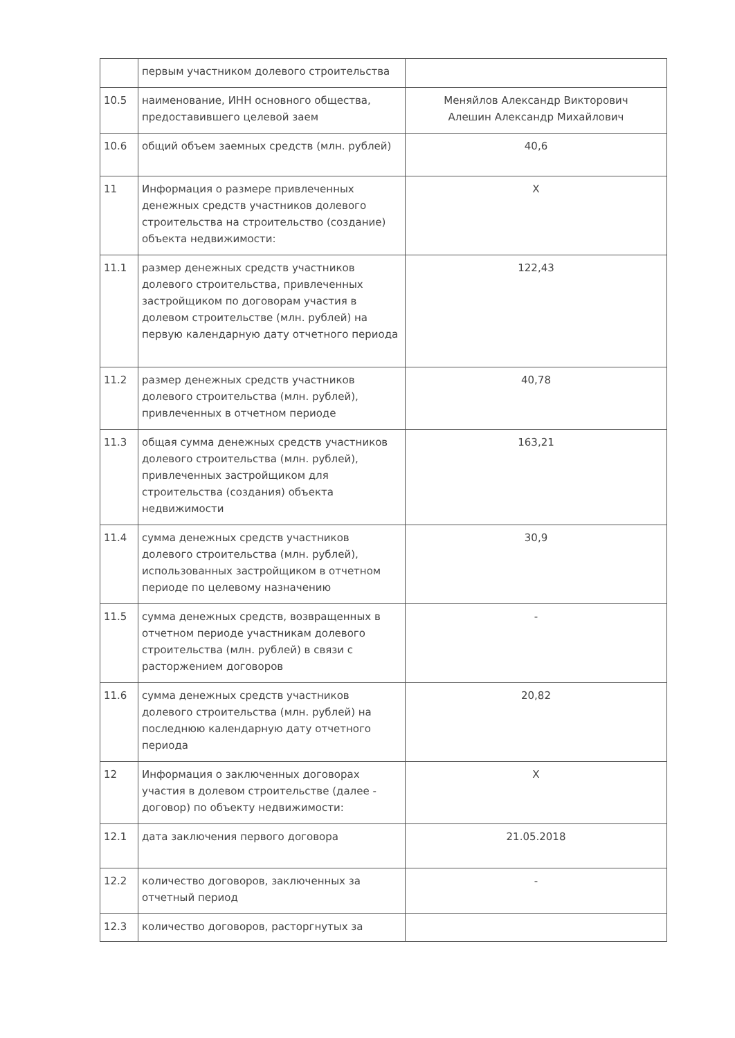| | первым участником долевого строительства | |
| 10.5 | наименование, ИНН основного общества, предоставившего целевой заем | Меняйлов Александр Викторович Алешин Александр Михайлович |
| 10.6 | общий объем заемных средств (млн. рублей) | 40,6 |
| 11 | Информация о размере привлеченных денежных средств участников долевого строительства на строительство (создание) объекта недвижимости: | Х |
| 11.1 | размер денежных средств участников долевого строительства, привлеченных застройщиком по договорам участия в долевом строительстве (млн. рублей) на первую календарную дату отчетного периода | 122,43 |
| 11.2 | размер денежных средств участников долевого строительства (млн. рублей), привлеченных в отчетном периоде | 40,78 |
| 11.3 | общая сумма денежных средств участников долевого строительства (млн. рублей), привлеченных застройщиком для строительства (создания) объекта недвижимости | 163,21 |
| 11.4 | сумма денежных средств участников долевого строительства (млн. рублей), использованных застройщиком в отчетном периоде по целевому назначению | 30,9 |
| 11.5 | сумма денежных средств, возвращенных в отчетном периоде участникам долевого строительства (млн. рублей) в связи с расторжением договоров | - |
| 11.6 | сумма денежных средств участников долевого строительства (млн. рублей) на последнюю календарную дату отчетного периода | 20,82 |
| 12 | Информация о заключенных договорах участия в долевом строительстве (далее - договор) по объекту недвижимости: | Х |
| 12.1 | дата заключения первого договора | 21.05.2018 |
| 12.2 | количество договоров, заключенных за отчетный период | - |
| 12.3 | количество договоров, расторгнутых за | |